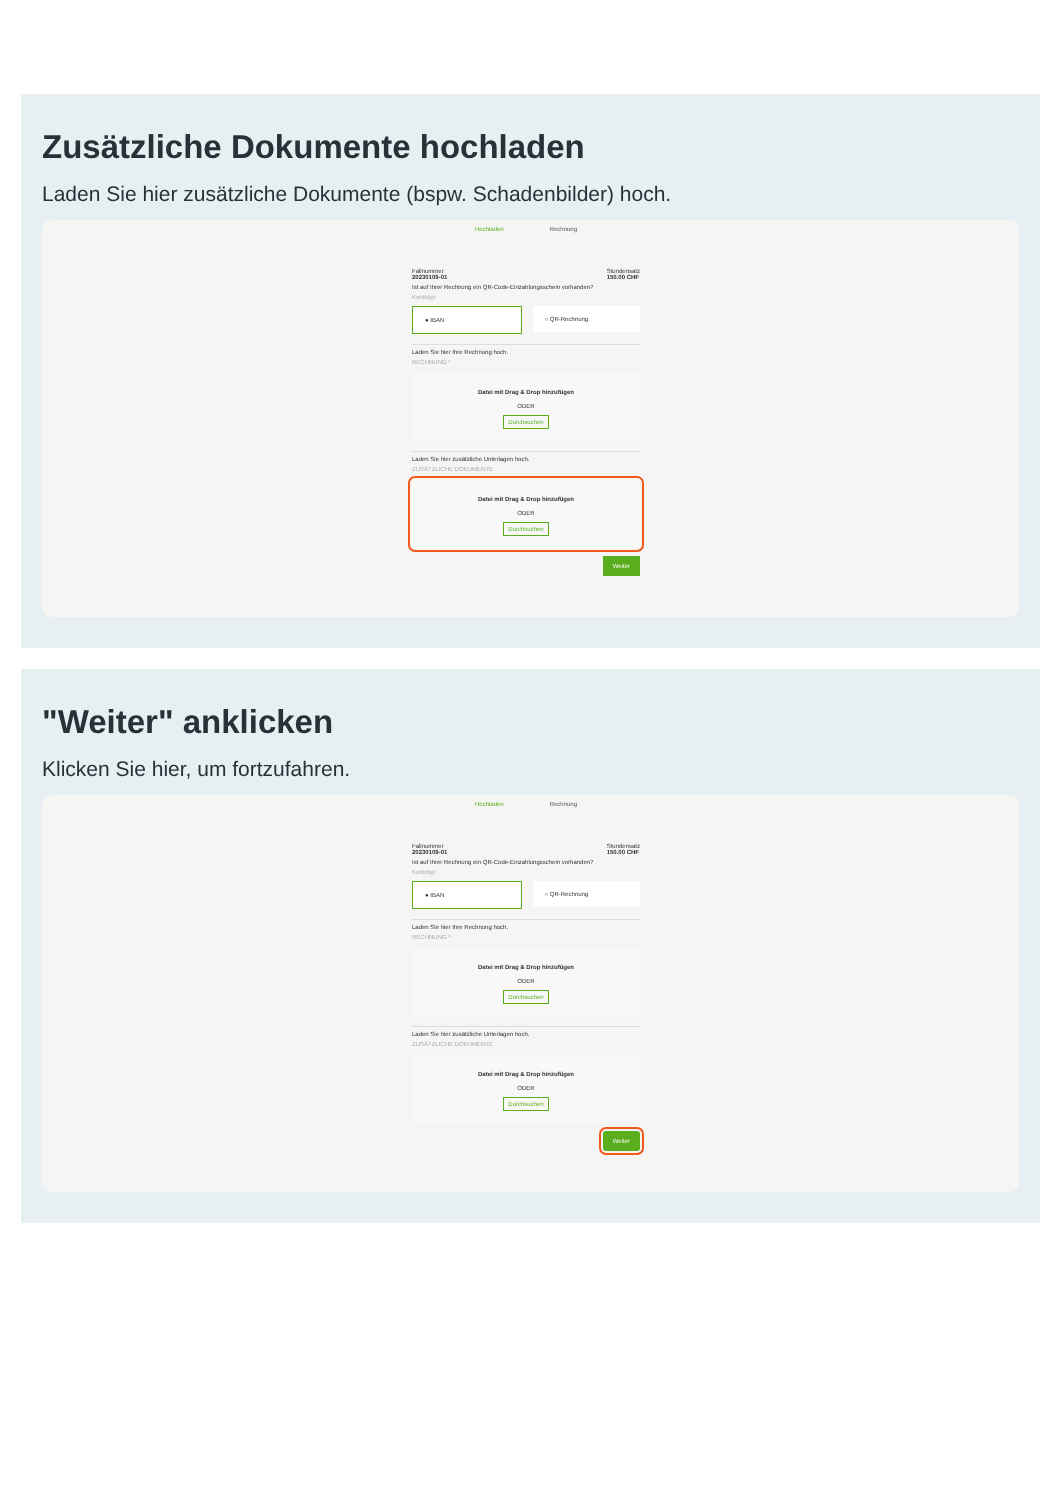Zusätzliche Dokumente hochladen
Laden Sie hier zusätzliche Dokumente (bspw. Schadenbilder) hoch.
Hochladen Rechnung
Fallnummer
20230109-01 Stundensatz
150.00 CHF
Ist auf Ihrer Rechnung ein QR-Code-Einzahlungsschein vorhanden?
Kontotyp
● IBAN ○ QR-Rechnung
Laden Sie hier Ihre Rechnung hoch.
RECHNUNG *
Datei mit Drag & Drop hinzufügen
ODER
Durchsuchen
Laden Sie hier zusätzliche Unterlagen hoch.
ZUSÄTZLICHE DOKUMENTE
Datei mit Drag & Drop hinzufügen
ODER
Durchsuchen
Weiter
"Weiter" anklicken
Klicken Sie hier, um fortzufahren.
Hochladen Rechnung
Fallnummer
20230109-01 Stundensatz
150.00 CHF
Ist auf Ihrer Rechnung ein QR-Code-Einzahlungsschein vorhanden?
Kontotyp
● IBAN ○ QR-Rechnung
Laden Sie hier Ihre Rechnung hoch.
RECHNUNG *
Datei mit Drag & Drop hinzufügen
ODER
Durchsuchen
Laden Sie hier zusätzliche Unterlagen hoch.
ZUSÄTZLICHE DOKUMENTE
Datei mit Drag & Drop hinzufügen
ODER
Durchsuchen
Weiter